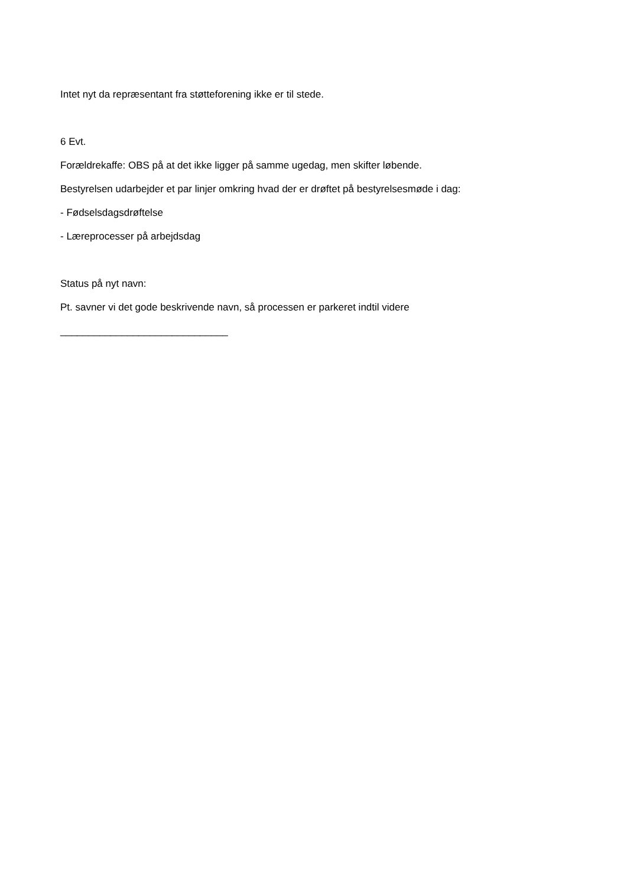Intet nyt da repræsentant fra støtteforening ikke er til stede.
6 Evt.
Forældrekaffe: OBS på at det ikke ligger på samme ugedag, men skifter løbende.
Bestyrelsen udarbejder et par linjer omkring hvad der er drøftet på bestyrelsesmøde i dag:
- Fødselsdagsdrøftelse
- Læreprocesser på arbejdsdag
Status på nyt navn:
Pt. savner vi det gode beskrivende navn, så processen er parkeret indtil videre
______________________________